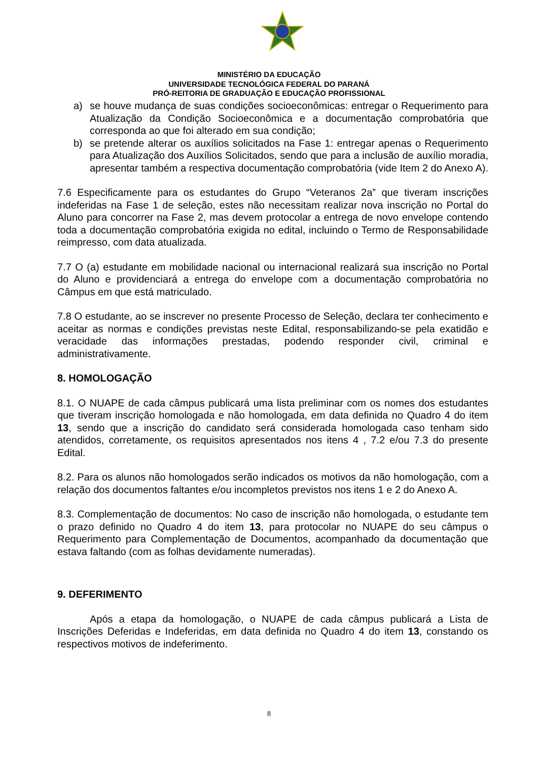MINISTÉRIO DA EDUCAÇÃO
UNIVERSIDADE TECNOLÓGICA FEDERAL DO PARANÁ
PRÓ-REITORIA DE GRADUAÇÃO E EDUCAÇÃO PROFISSIONAL
a) se houve mudança de suas condições socioeconômicas: entregar o Requerimento para Atualização da Condição Socioeconômica e a documentação comprobatória que corresponda ao que foi alterado em sua condição;
b) se pretende alterar os auxílios solicitados na Fase 1: entregar apenas o Requerimento para Atualização dos Auxílios Solicitados, sendo que para a inclusão de auxílio moradia, apresentar também a respectiva documentação comprobatória (vide Item 2 do Anexo A).
7.6 Especificamente para os estudantes do Grupo “Veteranos 2a” que tiveram inscrições indeferidas na Fase 1 de seleção, estes não necessitam realizar nova inscrição no Portal do Aluno para concorrer na Fase 2, mas devem protocolar a entrega de novo envelope contendo toda a documentação comprobatória exigida no edital, incluindo o Termo de Responsabilidade reimpresso, com data atualizada.
7.7 O (a) estudante em mobilidade nacional ou internacional realizará sua inscrição no Portal do Aluno e providenciará a entrega do envelope com a documentação comprobatória no Câmpus em que está matriculado.
7.8 O estudante, ao se inscrever no presente Processo de Seleção, declara ter conhecimento e aceitar as normas e condições previstas neste Edital, responsabilizando-se pela exatidão e veracidade das informações prestadas, podendo responder civil, criminal e administrativamente.
8. HOMOLOGAÇÃO
8.1. O NUAPE de cada câmpus publicará uma lista preliminar com os nomes dos estudantes que tiveram inscrição homologada e não homologada, em data definida no Quadro 4 do item 13, sendo que a inscrição do candidato será considerada homologada caso tenham sido atendidos, corretamente, os requisitos apresentados nos itens 4 , 7.2 e/ou 7.3 do presente Edital.
8.2. Para os alunos não homologados serão indicados os motivos da não homologação, com a relação dos documentos faltantes e/ou incompletos previstos nos itens 1 e 2 do Anexo A.
8.3. Complementação de documentos: No caso de inscrição não homologada, o estudante tem o prazo definido no Quadro 4 do item 13, para protocolar no NUAPE do seu câmpus o Requerimento para Complementação de Documentos, acompanhado da documentação que estava faltando (com as folhas devidamente numeradas).
9. DEFERIMENTO
Após a etapa da homologação, o NUAPE de cada câmpus publicará a Lista de Inscrições Deferidas e Indeferidas, em data definida no Quadro 4 do item 13, constando os respectivos motivos de indeferimento.
8